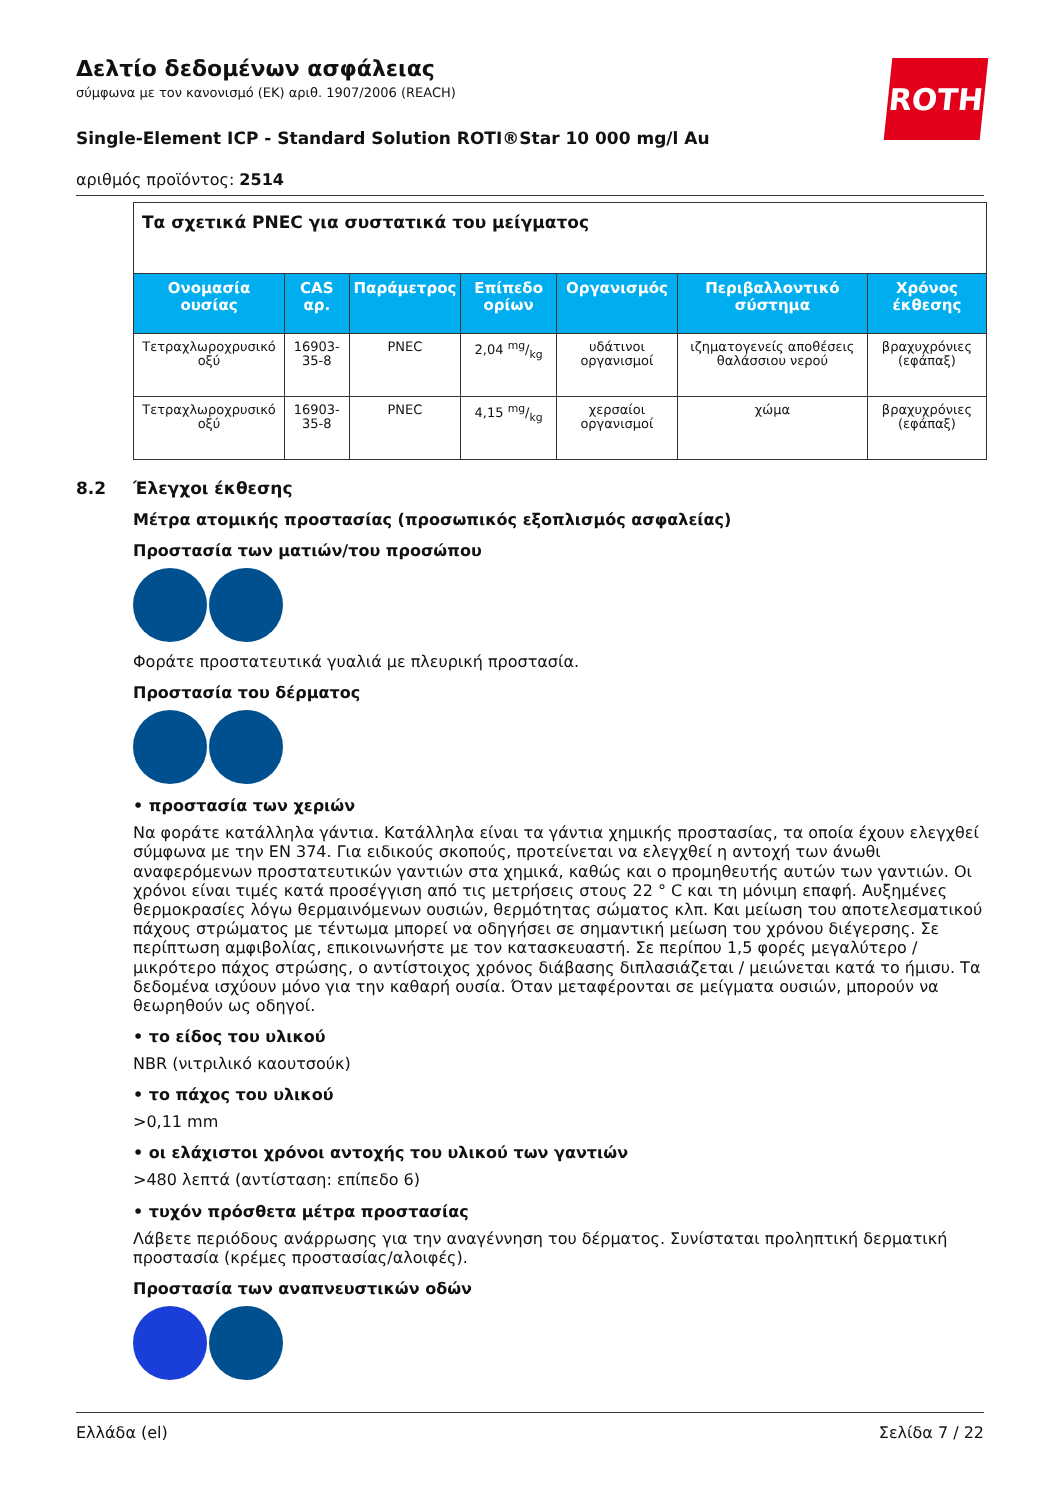Δελτίο δεδομένων ασφάλειας
σύμφωνα με τον κανονισμό (ΕΚ) αριθ. 1907/2006 (REACH)
ROTH
Single-Element ICP - Standard Solution ROTI®Star 10 000 mg/l Au
αριθμός προϊόντος: 2514
| Τα σχετικά PNEC για συστατικά του μείγματος | | | | | | |
| Ονομασία ουσίας | CAS αρ. | Παράμετρος | Επίπεδο ορίων | Οργανισμός | Περιβαλλοντικό σύστημα | Χρόνος έκθεσης |
| Τετραχλωροχρυσικό οξύ | 16903-35-8 | PNEC | 2,04 mg/kg | υδάτινοι οργανισμοί | ιζηματογενείς αποθέσεις θαλάσσιου νερού | βραχυχρόνιες (εφάπαξ) |
| Τετραχλωροχρυσικό οξύ | 16903-35-8 | PNEC | 4,15 mg/kg | χερσαίοι οργανισμοί | χώμα | βραχυχρόνιες (εφάπαξ) |
8.2 Έλεγχοι έκθεσης
Μέτρα ατομικής προστασίας (προσωπικός εξοπλισμός ασφαλείας)
Προστασία των ματιών/του προσώπου
Φοράτε προστατευτικά γυαλιά με πλευρική προστασία.
Προστασία του δέρματος
• προστασία των χεριών
Να φοράτε κατάλληλα γάντια. Κατάλληλα είναι τα γάντια χημικής προστασίας, τα οποία έχουν ελεγχθεί σύμφωνα με την EN 374. Για ειδικούς σκοπούς, προτείνεται να ελεγχθεί η αντοχή των άνωθι αναφερόμενων προστατευτικών γαντιών στα χημικά, καθώς και ο προμηθευτής αυτών των γαντιών. Οι χρόνοι είναι τιμές κατά προσέγγιση από τις μετρήσεις στους 22 ° C και τη μόνιμη επαφή. Αυξημένες θερμοκρασίες λόγω θερμαινόμενων ουσιών, θερμότητας σώματος κλπ. Και μείωση του αποτελεσματικού πάχους στρώματος με τέντωμα μπορεί να οδηγήσει σε σημαντική μείωση του χρόνου διέγερσης. Σε περίπτωση αμφιβολίας, επικοινωνήστε με τον κατασκευαστή. Σε περίπου 1,5 φορές μεγαλύτερο / μικρότερο πάχος στρώσης, ο αντίστοιχος χρόνος διάβασης διπλασιάζεται / μειώνεται κατά το ήμισυ. Τα δεδομένα ισχύουν μόνο για την καθαρή ουσία. Όταν μεταφέρονται σε μείγματα ουσιών, μπορούν να θεωρηθούν ως οδηγοί.
• το είδος του υλικού
NBR (νιτριλικό καουτσούκ)
• το πάχος του υλικού
>0,11 mm
• οι ελάχιστοι χρόνοι αντοχής του υλικού των γαντιών
>480 λεπτά (αντίσταση: επίπεδο 6)
• τυχόν πρόσθετα μέτρα προστασίας
Λάβετε περιόδους ανάρρωσης για την αναγέννηση του δέρματος. Συνίσταται προληπτική δερματική προστασία (κρέμες προστασίας/αλοιφές).
Προστασία των αναπνευστικών οδών
Ελλάδα (el) Σελίδα 7 / 22